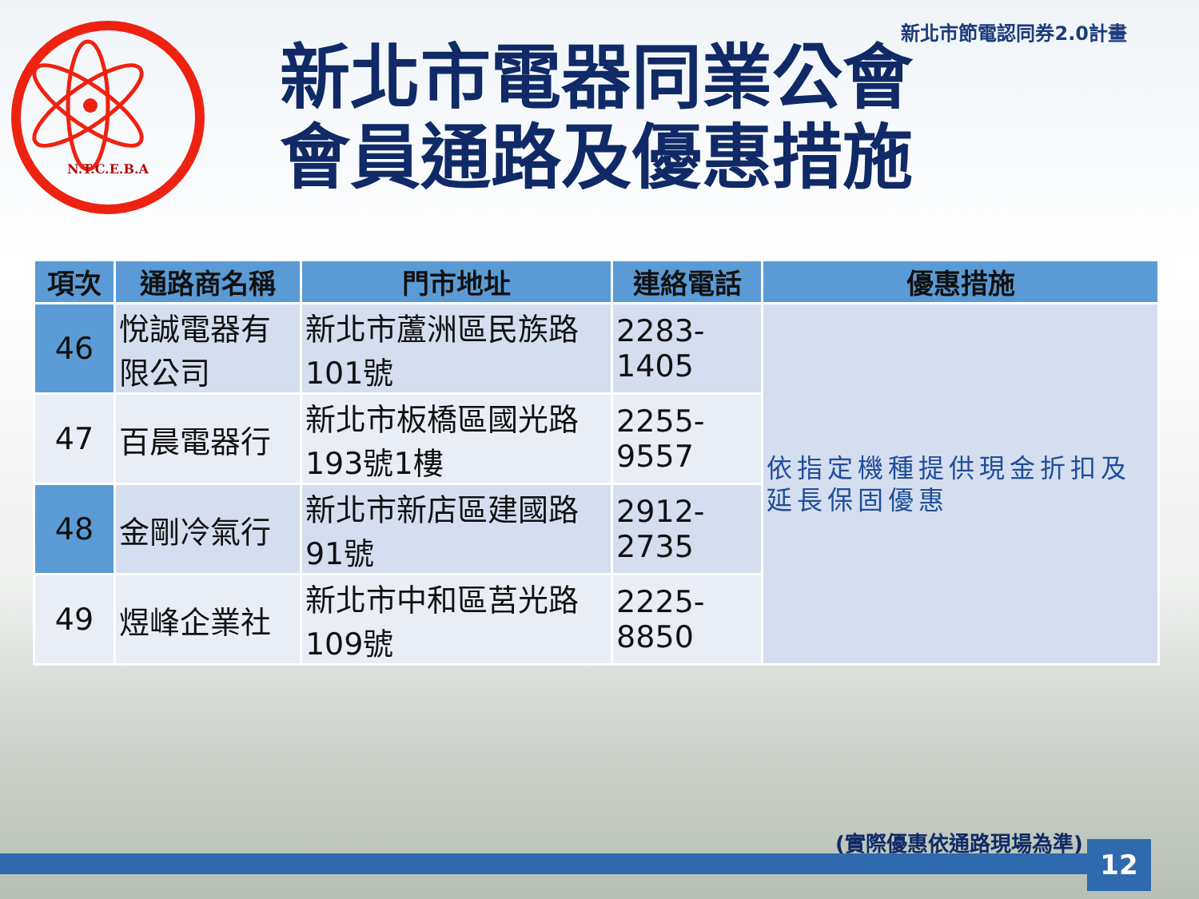新北市節電認同券2.0計畫
N.T.C.E.B.A
新北市電器同業公會
會員通路及優惠措施
| 項次 | 通路商名稱 | 門市地址 | 連絡電話 | 優惠措施 |
| --- | --- | --- | --- | --- |
| 46 | 悅誠電器有限公司 | 新北市蘆洲區民族路101號 | 2283-1405 | 依指定機種提供現金折扣及延長保固優惠 |
| 47 | 百晨電器行 | 新北市板橋區國光路193號1樓 | 2255-9557 | |
| 48 | 金剛冷氣行 | 新北市新店區建國路91號 | 2912-2735 | |
| 49 | 煜峰企業社 | 新北市中和區莒光路109號 | 2225-8850 | |
(實際優惠依通路現場為準) 12